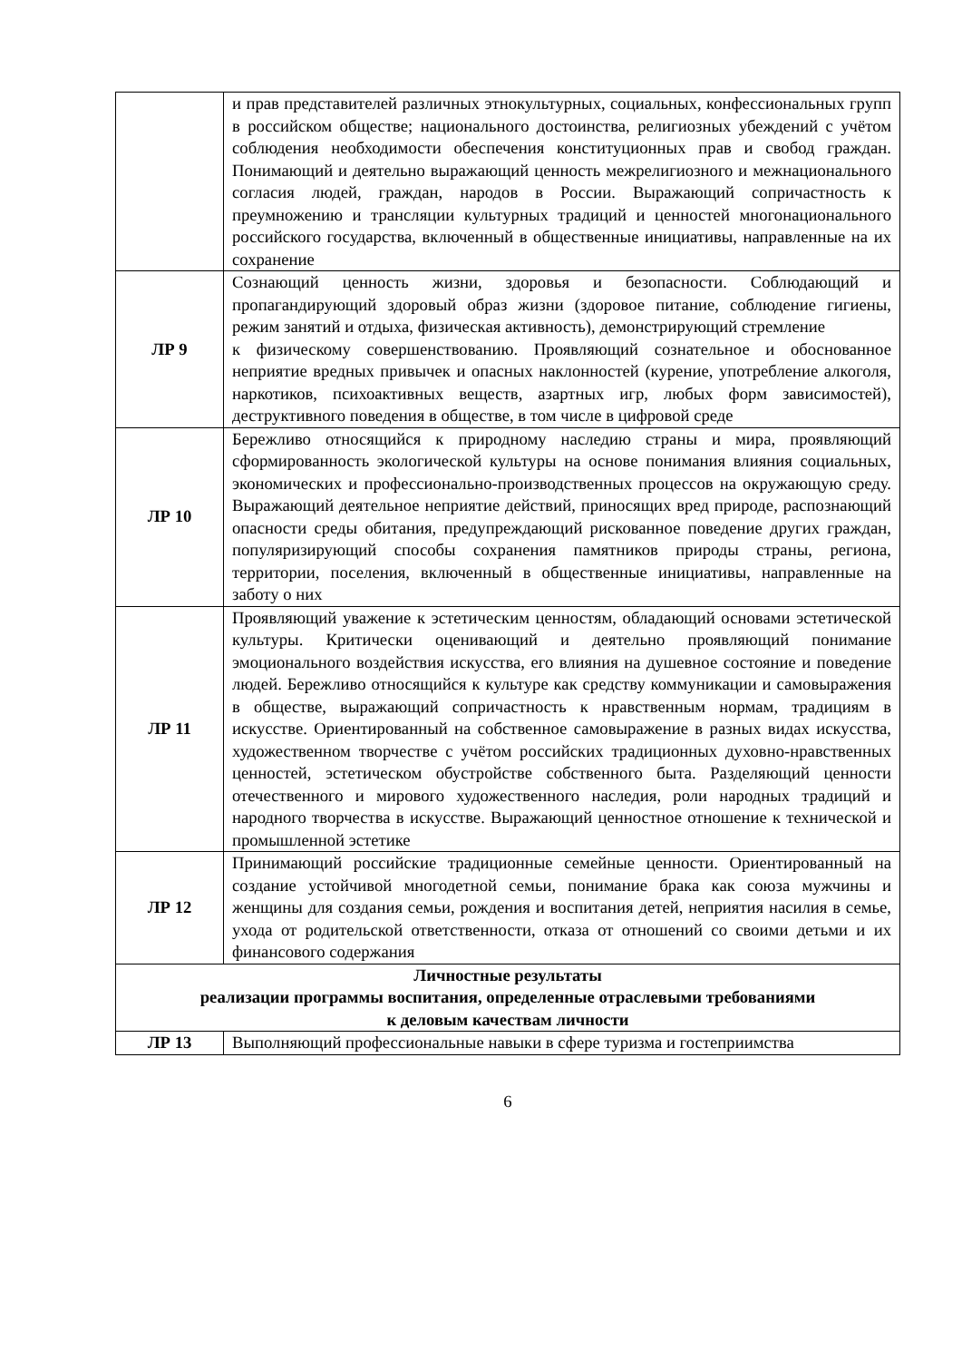| | и прав представителей различных этнокультурных, социальных, конфессиональных групп в российском обществе; национального достоинства, религиозных убеждений с учётом соблюдения необходимости обеспечения конституционных прав и свобод граждан. Понимающий и деятельно выражающий ценность межрелигиозного и межнационального согласия людей, граждан, народов в России. Выражающий сопричастность к преумножению и трансляции культурных традиций и ценностей многонационального российского государства, включенный в общественные инициативы, направленные на их сохранение |
| ЛР 9 | Сознающий ценность жизни, здоровья и безопасности. Соблюдающий и пропагандирующий здоровый образ жизни (здоровое питание, соблюдение гигиены, режим занятий и отдыха, физическая активность), демонстрирующий стремление к физическому совершенствованию. Проявляющий сознательное и обоснованное неприятие вредных привычек и опасных наклонностей (курение, употребление алкоголя, наркотиков, психоактивных веществ, азартных игр, любых форм зависимостей), деструктивного поведения в обществе, в том числе в цифровой среде |
| ЛР 10 | Бережливо относящийся к природному наследию страны и мира, проявляющий сформированность экологической культуры на основе понимания влияния социальных, экономических и профессионально-производственных процессов на окружающую среду. Выражающий деятельное неприятие действий, приносящих вред природе, распознающий опасности среды обитания, предупреждающий рискованное поведение других граждан, популяризирующий способы сохранения памятников природы страны, региона, территории, поселения, включенный в общественные инициативы, направленные на заботу о них |
| ЛР 11 | Проявляющий уважение к эстетическим ценностям, обладающий основами эстетической культуры. Критически оценивающий и деятельно проявляющий понимание эмоционального воздействия искусства, его влияния на душевное состояние и поведение людей. Бережливо относящийся к культуре как средству коммуникации и самовыражения в обществе, выражающий сопричастность к нравственным нормам, традициям в искусстве. Ориентированный на собственное самовыражение в разных видах искусства, художественном творчестве с учётом российских традиционных духовно-нравственных ценностей, эстетическом обустройстве собственного быта. Разделяющий ценности отечественного и мирового художественного наследия, роли народных традиций и народного творчества в искусстве. Выражающий ценностное отношение к технической и промышленной эстетике |
| ЛР 12 | Принимающий российские традиционные семейные ценности. Ориентированный на создание устойчивой многодетной семьи, понимание брака как союза мужчины и женщины для создания семьи, рождения и воспитания детей, неприятия насилия в семье, ухода от родительской ответственности, отказа от отношений со своими детьми и их финансового содержания |
| Личностные результаты реализации программы воспитания, определенные отраслевыми требованиями к деловым качествам личности | |
| ЛР 13 | Выполняющий профессиональные навыки в сфере туризма и гостеприимства |
6